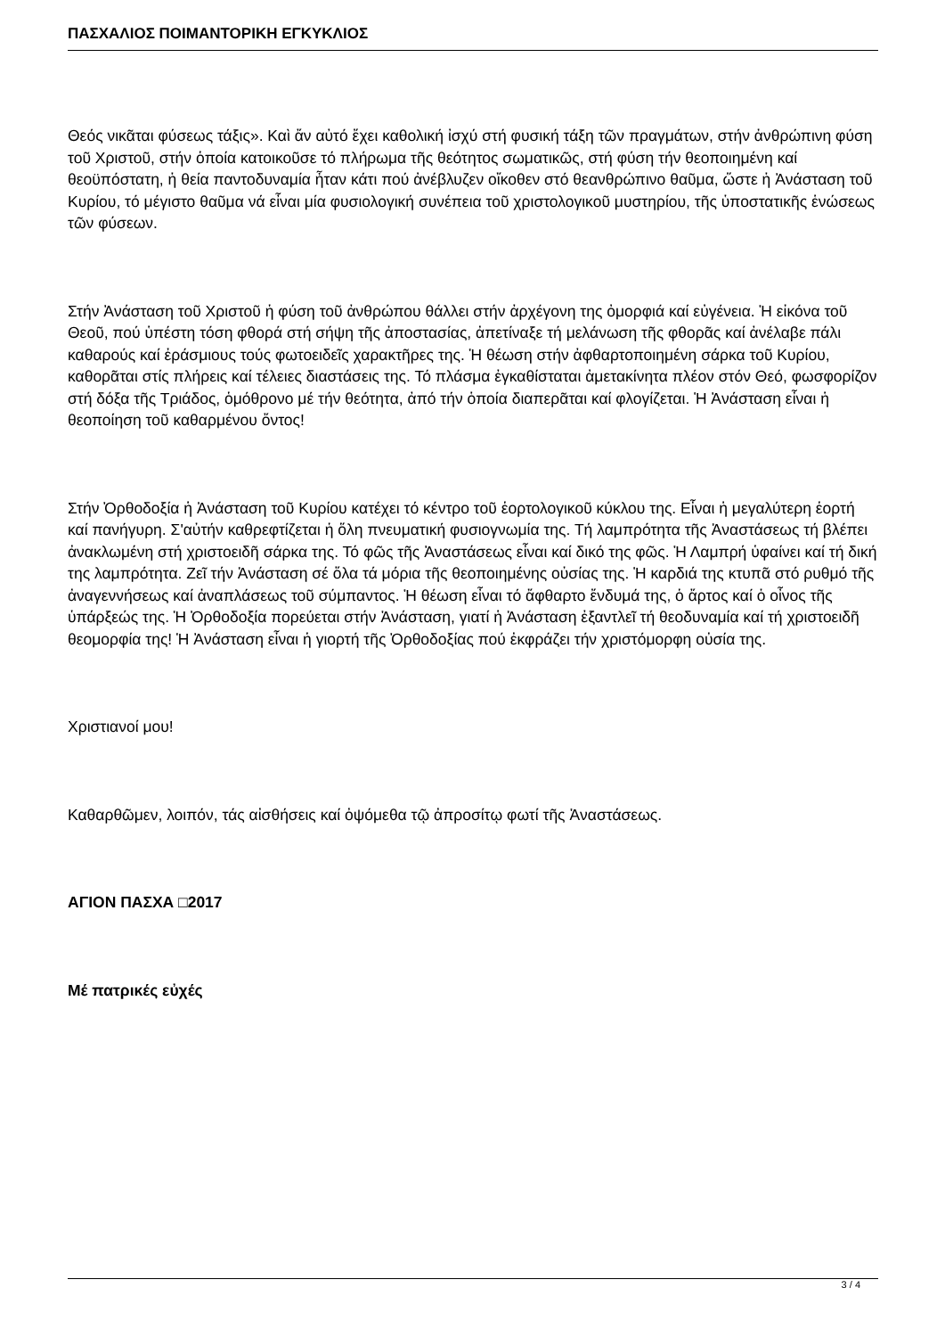ΠΑΣΧΑΛΙΟΣ ΠΟΙΜΑΝΤΟΡΙΚΗ ΕΓΚΥΚΛΙΟΣ
Θεός νικᾶται φύσεως τάξις». Καὶ ἄν αὐτό ἔχει καθολική ἰσχύ στή φυσική τάξη τῶν πραγμάτων, στήν ἀνθρώπινη φύση τοῦ Χριστοῦ, στήν ὁποία κατοικοῦσε τό πλήρωμα τῆς θεότητος σωματικῶς, στή φύση τήν θεοποιημένη καί θεοϋπόστατη, ἡ θεία παντοδυναμία ἦταν κάτι πού ἀνέβλυζεν οἴκοθεν στό θεανθρώπινο θαῦμα, ὥστε ἡ Ἀνάσταση τοῦ Κυρίου, τό μέγιστο θαῦμα νά εἶναι μία φυσιολογική συνέπεια τοῦ χριστολογικοῦ μυστηρίου, τῆς ὑποστατικῆς ἑνώσεως τῶν φύσεων.
Στήν Ἀνάσταση τοῦ Χριστοῦ ἡ φύση τοῦ ἀνθρώπου θάλλει στήν ἀρχέγονη της ὀμορφιά καί εὐγένεια. Ἡ εἰκόνα τοῦ Θεοῦ, πού ὑπέστη τόση φθορά στή σήψη τῆς ἀποστασίας, ἀπετίναξε τή μελάνωση τῆς φθορᾶς καί ἀνέλαβε πάλι καθαρούς καί ἐράσμιους τούς φωτοειδεῖς χαρακτῆρες της. Ἡ θέωση στήν ἀφθαρτοποιημένη σάρκα τοῦ Κυρίου, καθορᾶται στίς πλήρεις καί τέλειες διαστάσεις της. Τό πλάσμα ἐγκαθίσταται ἀμετακίνητα πλέον στόν Θεό, φωσφορίζον στή δόξα τῆς Τριάδος, ὁμόθρονο μέ τήν θεότητα, ἀπό τήν ὁποία διαπερᾶται καί φλογίζεται. Ἡ Ἀνάσταση εἶναι ἡ θεοποίηση τοῦ καθαρμένου ὄντος!
Στήν Ὀρθοδοξία ἡ Ἀνάσταση τοῦ Κυρίου κατέχει τό κέντρο τοῦ ἑορτολογικοῦ κύκλου της. Εἶναι ἡ μεγαλύτερη ἑορτή καί πανήγυρη. Σ'αὐτήν καθρεφτίζεται ἡ ὅλη πνευματική φυσιογνωμία της. Τή λαμπρότητα τῆς Ἀναστάσεως τή βλέπει ἀνακλωμένη στή χριστοειδῆ σάρκα της. Τό φῶς τῆς Ἀναστάσεως εἶναι καί δικό της φῶς. Ἡ Λαμπρή ὑφαίνει καί τή δική της λαμπρότητα. Ζεῖ τήν Ἀνάσταση σέ ὅλα τά μόρια τῆς θεοποιημένης οὐσίας της. Ἡ καρδιά της κτυπᾶ στό ρυθμό τῆς ἀναγεννήσεως καί ἀναπλάσεως τοῦ σύμπαντος. Ἡ θέωση εἶναι τό ἄφθαρτο ἔνδυμά της, ὁ ἄρτος καί ὁ οἶνος τῆς ὑπάρξεώς της. Ἡ Ὀρθοδοξία πορεύεται στήν Ἀνάσταση, γιατί ἡ Ἀνάσταση ἐξαντλεῖ τή θεοδυναμία καί τή χριστοειδῆ θεομορφία της! Ἡ Ἀνάσταση εἶναι ἡ γιορτή τῆς Ὀρθοδοξίας πού ἐκφράζει τήν χριστόμορφη οὐσία της.
Χριστιανοί μου!
Καθαρθῶμεν, λοιπόν, τάς αἰσθήσεις καί ὀψόμεθα τῷ ἀπροσίτῳ φωτί τῆς Ἀναστάσεως.
ΑΓΙΟΝ ΠΑΣΧΑ □2017
Μέ πατρικές εὐχές
3 / 4